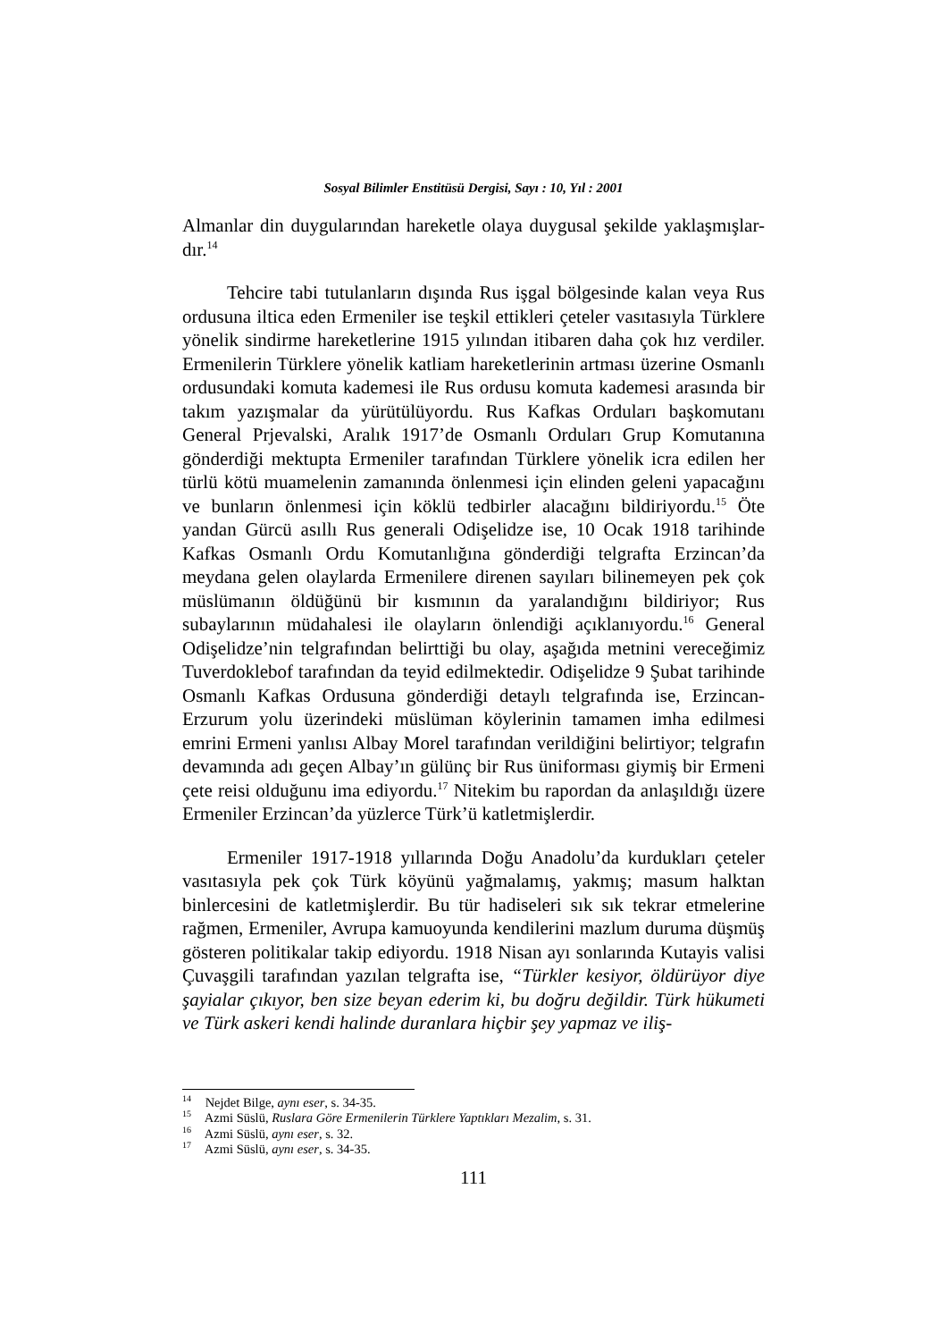Sosyal Bilimler Enstitüsü Dergisi, Sayı : 10, Yıl : 2001
Almanlar din duygularından hareketle olaya duygusal şekilde yaklaşmışlar-dır.<sup>14</sup>
Tehcire tabi tutulanların dışında Rus işgal bölgesinde kalan veya Rus ordusuna iltica eden Ermeniler ise teşkil ettikleri çeteler vasıtasıyla Türklere yönelik sindirme hareketlerine 1915 yılından itibaren daha çok hız verdiler. Ermenilerin Türklere yönelik katliam hareketlerinin artması üzerine Osmanlı ordusundaki komuta kademesi ile Rus ordusu komuta kademesi arasında bir takım yazışmalar da yürütülüyordu. Rus Kafkas Orduları başkomutanı General Prjevalski, Aralık 1917’de Osmanlı Orduları Grup Komutanına gönderdiği mektupta Ermeniler tarafından Türklere yönelik icra edilen her türlü kötü muamelenin zamanında önlenmesi için elinden geleni yapacağını ve bunların önlenmesi için köklü tedbirler alacağını bildiriyordu.<sup>15</sup> Öte yandan Gürcü asıllı Rus generali Odişelidze ise, 10 Ocak 1918 tarihinde Kafkas Osmanlı Ordu Komutanlığına gönderdiği telgrafta Erzincan’da meydana gelen olaylarda Ermenilere direnen sayıları bilinemeyen pek çok müslümanın öldüğünü bir kısmının da yaralandığını bildiriyor; Rus subaylarının müdahalesi ile olayların önlendiği açıklanıyordu.<sup>16</sup> General Odişelidze’nin telgrafından belirttiği bu olay, aşağıda metnini vereceğimiz Tuverdoklebof tarafından da teyid edilmektedir. Odişelidze 9 Şubat tarihinde Osmanlı Kafkas Ordusuna gönderdiği detaylı telgrafında ise, Erzincan-Erzurum yolu üzerindeki müslüman köylerinin tamamen imha edilmesi emrini Ermeni yanlısı Albay Morel tarafından verildiğini belirtiyor; telgrafın devamında adı geçen Albay’ın gülünç bir Rus üniforması giymiş bir Ermeni çete reisi olduğunu ima ediyordu.<sup>17</sup> Nitekim bu rapordan da anlaşıldığı üzere Ermeniler Erzincan’da yüzlerce Türk’ü katletmişlerdir.
Ermeniler 1917-1918 yıllarında Doğu Anadolu’da kurdukları çeteler vasıtasıyla pek çok Türk köyünü yağmalamış, yakmış; masum halktan binlercesini de katletmişlerdir. Bu tür hadiseleri sık sık tekrar etmelerine rağmen, Ermeniler, Avrupa kamuoyunda kendilerini mazlum duruma düşmüş gösteren politikalar takip ediyordu. 1918 Nisan ayı sonlarında Kutayis valisi Çuvaşgili tarafından yazılan telgrafta ise, “Türkler kesiyor, öldürüyor diye şayialar çıkıyor, ben size beyan ederim ki, bu doğru değildir. Türk hükumeti ve Türk askeri kendi halinde duranlara hiçbir şey yapmaz ve iliş-
<sup>14</sup> Nejdet Bilge, aynı eser, s. 34-35.
<sup>15</sup> Azmi Süslü, Ruslara Göre Ermenilerin Türklere Yaptıkları Mezalim, s. 31.
<sup>16</sup> Azmi Süslü, aynı eser, s. 32.
<sup>17</sup> Azmi Süslü, aynı eser, s. 34-35.
111